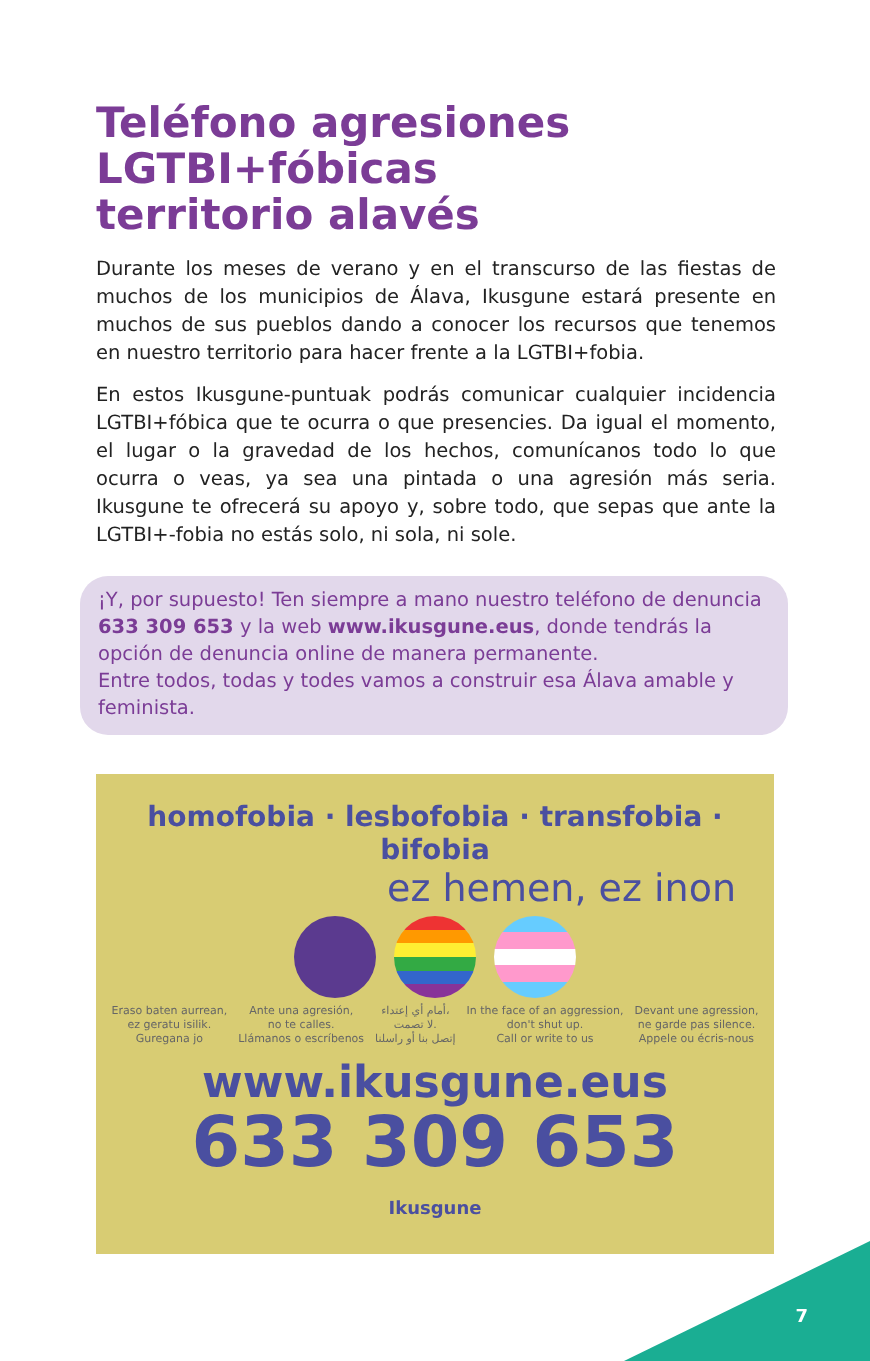Teléfono agresiones
LGTBI+fóbicas
territorio alavés
Durante los meses de verano y en el transcurso de las fiestas de muchos de los municipios de Álava, Ikusgune estará presente en muchos de sus pueblos dando a conocer los recursos que tenemos en nuestro territorio para hacer frente a la LGTBI+fobia.
En estos Ikusgune-puntuak podrás comunicar cualquier incidencia LGTBI+fóbica que te ocurra o que presencies. Da igual el momento, el lugar o la gravedad de los hechos, comunícanos todo lo que ocurra o veas, ya sea una pintada o una agresión más seria. Ikusgune te ofrecerá su apoyo y, sobre todo, que sepas que ante la LGTBI+-fobia no estás solo, ni sola, ni sole.
¡Y, por supuesto! Ten siempre a mano nuestro teléfono de denuncia 633 309 653 y la web www.ikusgune.eus, donde tendrás la opción de denuncia online de manera permanente.
Entre todos, todas y todes vamos a construir esa Álava amable y feminista.
homofobia · lesbofobia · transfobia · bifobia
ez hemen, ez inon
Eraso baten aurrean,
ez geratu isilik.
Guregana jo Ante una agresión,
no te calles.
Llámanos o escríbenos أمام أي إعتداء،
لا تصمت.
إتصل بنا أو راسلنا In the face of an aggression,
don't shut up.
Call or write to us Devant une agression,
ne garde pas silence.
Appele ou écris-nous
www.ikusgune.eus
633 309 653
Ikusgune
7